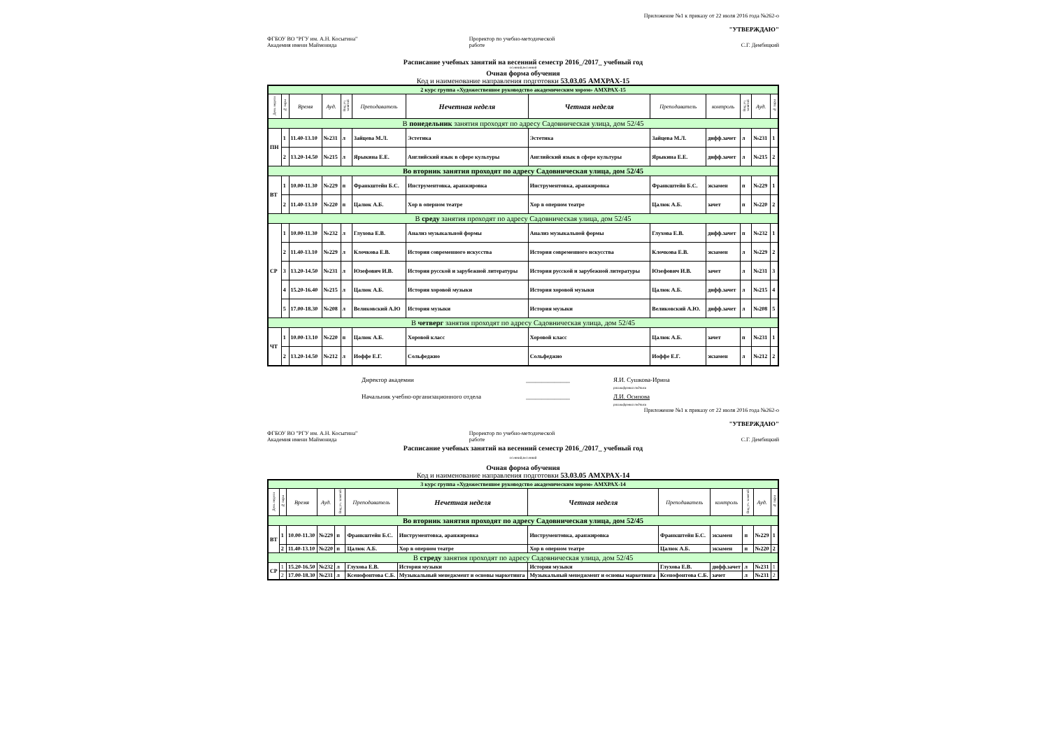Приложение №1 к приказу от 22 июля 2016 года №262-о
"УТВЕРЖДАЮ"
ФГБОУ ВО "РГУ им. А.Н. Косыгина"
Академия имени Маймонида
Проректор по учебно-методической
работе
С.Г. Дембицкий
Расписание учебных занятий на весенний семестр 2016_/2017_ учебный год
осенний,весенний
Очная форма обучения
Код и наименование направления подготовки 53.03.05 АМХРАХ-15
| 2 курс группа «Художественное руководство академическим хором» АМХРАХ-15 | | | | | | | | | | | | |
| День недели | № пары | Время | Ауд. | Вид уч. занятий | Преподаватель | Нечетная неделя | Четная неделя | Преподаватель | контроль | Вид уч. занятий | Ауд. | № пары |
| В понедельник занятия проходят по адресу Садовническая улица, дом 52/45 | | | | | | | | | | | | |
| ПН | 1 | 11.40-13.10 | №231 | л | Зайцева М.Л. | Эстетика | Эстетика | Зайцева М.Л. | дифф.зачет | л | №231 | 1 |
| | 2 | 13.20-14.50 | №215 | л | Ярыкина Е.Е. | Английский язык в сфере культуры | Английский язык в сфере культуры | Ярыкина Е.Е. | дифф.зачет | л | №215 | 2 |
| Во вторник занятия проходят по адресу Садовническая улица, дом 52/45 | | | | | | | | | | | | |
| ВТ | 1 | 10.00-11.30 | №229 | п | Франкштейн Б.С. | Инструментовка, аранжировка | Инструментовка, аранжировка | Франкштейн Б.С. | экзамен | п | №229 | 1 |
| | 2 | 11.40-13.10 | №220 | п | Цалюк А.Б. | Хор в оперном театре | Хор в оперном театре | Цалюк А.Б. | зачет | п | №220 | 2 |
| В среду занятия проходят по адресу Садовническая улица, дом 52/45 | | | | | | | | | | | | |
| СР | 1 | 10.00-11.30 | №232 | л | Глухова Е.В. | Анализ музыкальной формы | Анализ музыкальной формы | Глухова Е.В. | дифф.зачет | п | №232 | 1 |
| | 2 | 11.40-13.10 | №229 | л | Клочкова Е.В. | История современного искусства | История современного искусства | Клочкова Е.В. | экзамен | л | №229 | 2 |
| | 3 | 13.20-14.50 | №231 | л | Юзефович И.В. | История русской и зарубежной литературы | История русской и зарубежной литературы | Юзефович И.В. | зачет | л | №231 | 3 |
| | 4 | 15.20-16.40 | №215 | л | Цалюк А.Б. | История хоровой музыки | История хоровой музыки | Цалюк А.Б. | дифф.зачет | л | №215 | 4 |
| | 5 | 17.00-18.30 | №208 | л | Великовский А.Ю | История музыки | История музыки | Великовский А.Ю. | дифф.зачет | л | №208 | 5 |
| В четверг занятия проходят по адресу Садовническая улица, дом 52/45 | | | | | | | | | | | | |
| ЧТ | 1 | 10.00-13.10 | №220 | п | Цалюк А.Б. | Хоровой класс | Хоровой класс | Цалюк А.Б. | зачет | п | №231 | 1 |
| | 2 | 13.20-14.50 | №212 | л | Иоффе Е.Г. | Сольфеджио | Сольфеджио | Иоффе Е.Г. | экзамен | л | №212 | 2 |
Директор академии ______________ Я.И. Сушкова-Ирина
расшифровка подписи
Начальник учебно-организационного отдела ______________ Л.И. Осипова
расшифровка подписи
Приложение №1 к приказу от 22 июля 2016 года №262-о
"УТВЕРЖДАЮ"
ФГБОУ ВО "РГУ им. А.Н. Косыгина"
Академия имени Маймонида
Проректор по учебно-методической
работе
С.Г. Дембицкий
Расписание учебных занятий на весенний семестр 2016_/2017_ учебный год
осенний,весенний
Очная форма обучения
Код и наименование направления подготовки 53.03.05 АМХРАХ-14
| 3 курс группа «Художественное руководство академическим хором» АМХРАХ-14 | | | | | | | | | | | | |
| День недели | № пары | Время | Ауд. | Вид уч. занятий | Преподаватель | Нечетная неделя | Четная неделя | Преподаватель | контроль | Вид уч. занятий | Ауд. | № пары |
| Во вторник занятия проходят по адресу Садовническая улица, дом 52/45 | | | | | | | | | | | | |
| ВТ | 1 | 10.00-11.30 | №229 | п | Франкштейн Б.С. | Инструментовка, аранжировка | Инструментовка, аранжировка | Франкштейн Б.С. | экзамен | п | №229 | 1 |
| | 2 | 11.40-13.10 | №220 | п | Цалюк А.Б. | Хор в оперном театре | Хор в оперном театре | Цалюк А.Б. | экзамен | п | №220 | 2 |
| В стреду занятия проходят по адресу Садовническая улица, дом 52/45 | | | | | | | | | | | | |
| СР | 1 | 15.20-16.50 | №232 | л | Глухова Е.В. | История музыки | История музыки | Глухова Е.В. | дифф.зачет | л | №231 | 1 |
| | 2 | 17.00-18.30 | №231 | л | Ксенофонтова С.Б. | Музыкальный менеджмент и основы маркетинга | Музыкальный менеджмент и основы маркетинга | Ксенофонтова С.Б. | зачет | л | №231 | 2 |